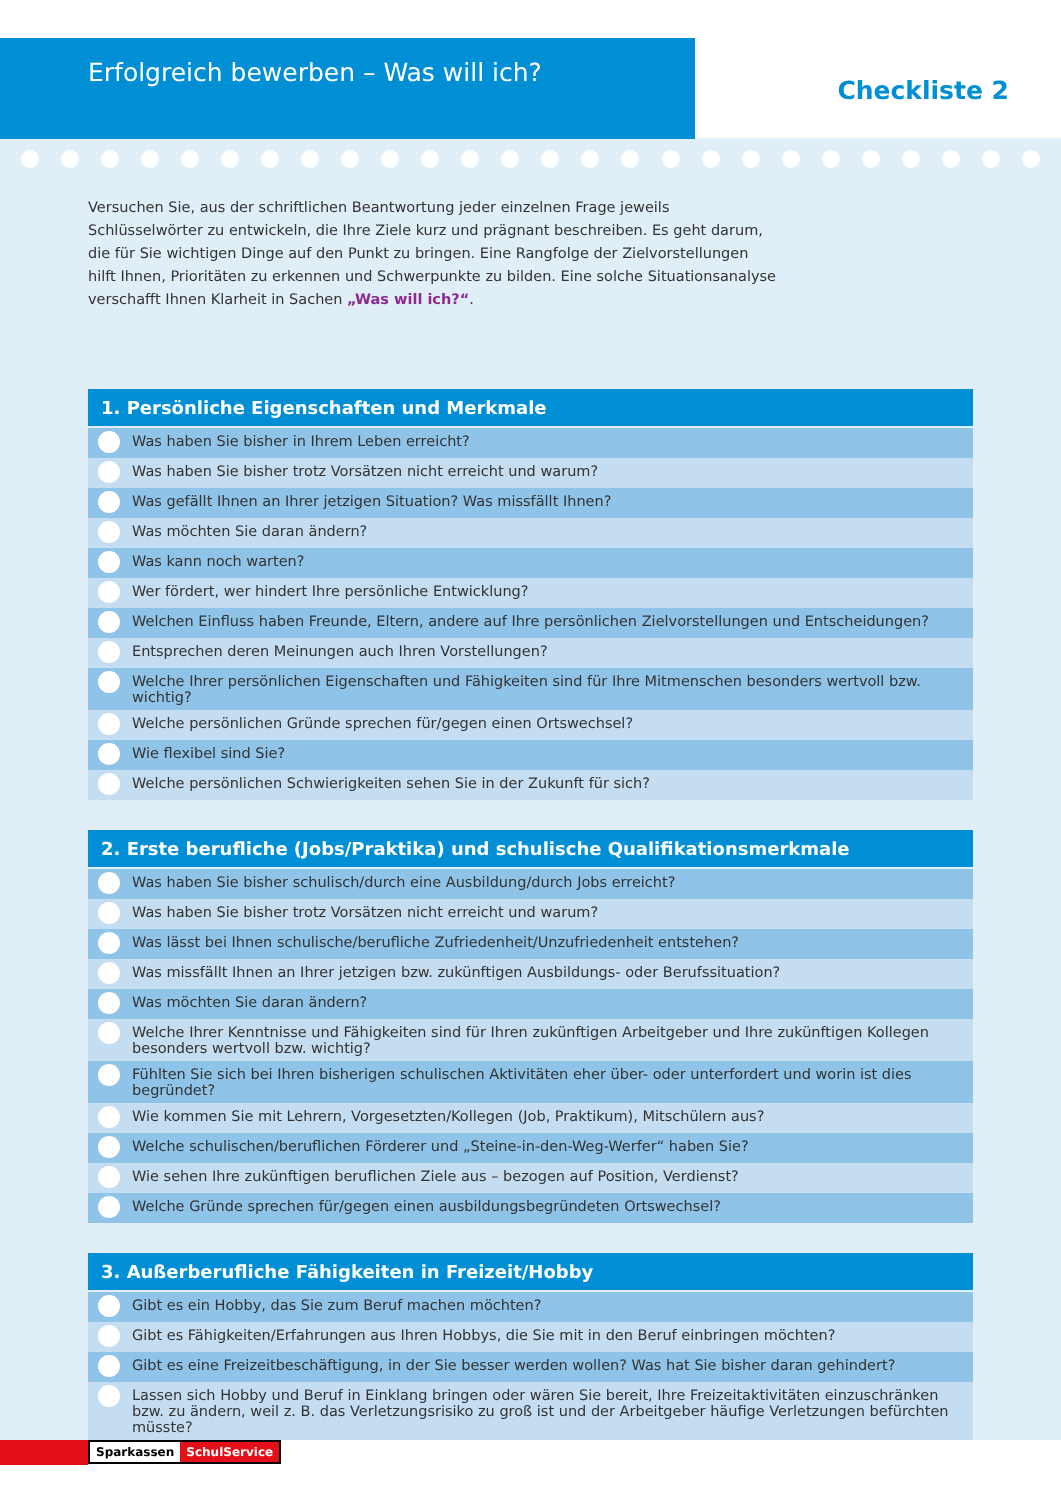Erfolgreich bewerben – Was will ich?
Checkliste 2
Versuchen Sie, aus der schriftlichen Beantwortung jeder einzelnen Frage jeweils Schlüsselwörter zu entwickeln, die Ihre Ziele kurz und prägnant beschreiben. Es geht darum, die für Sie wichtigen Dinge auf den Punkt zu bringen. Eine Rangfolge der Zielvorstellungen hilft Ihnen, Prioritäten zu erkennen und Schwerpunkte zu bilden. Eine solche Situationsanalyse verschafft Ihnen Klarheit in Sachen „Was will ich?“.
1. Persönliche Eigenschaften und Merkmale
Was haben Sie bisher in Ihrem Leben erreicht?
Was haben Sie bisher trotz Vorsätzen nicht erreicht und warum?
Was gefällt Ihnen an Ihrer jetzigen Situation? Was missfällt Ihnen?
Was möchten Sie daran ändern?
Was kann noch warten?
Wer fördert, wer hindert Ihre persönliche Entwicklung?
Welchen Einfluss haben Freunde, Eltern, andere auf Ihre persönlichen Zielvorstellungen und Entscheidungen?
Entsprechen deren Meinungen auch Ihren Vorstellungen?
Welche Ihrer persönlichen Eigenschaften und Fähigkeiten sind für Ihre Mitmenschen besonders wertvoll bzw. wichtig?
Welche persönlichen Gründe sprechen für/gegen einen Ortswechsel?
Wie flexibel sind Sie?
Welche persönlichen Schwierigkeiten sehen Sie in der Zukunft für sich?
2. Erste berufliche (Jobs/Praktika) und schulische Qualifikationsmerkmale
Was haben Sie bisher schulisch/durch eine Ausbildung/durch Jobs erreicht?
Was haben Sie bisher trotz Vorsätzen nicht erreicht und warum?
Was lässt bei Ihnen schulische/berufliche Zufriedenheit/Unzufriedenheit entstehen?
Was missfällt Ihnen an Ihrer jetzigen bzw. zukünftigen Ausbildungs- oder Berufssituation?
Was möchten Sie daran ändern?
Welche Ihrer Kenntnisse und Fähigkeiten sind für Ihren zukünftigen Arbeitgeber und Ihre zukünftigen Kollegen besonders wertvoll bzw. wichtig?
Fühlten Sie sich bei Ihren bisherigen schulischen Aktivitäten eher über- oder unterfordert und worin ist dies begründet?
Wie kommen Sie mit Lehrern, Vorgesetzten/Kollegen (Job, Praktikum), Mitschülern aus?
Welche schulischen/beruflichen Förderer und „Steine-in-den-Weg-Werfer“ haben Sie?
Wie sehen Ihre zukünftigen beruflichen Ziele aus – bezogen auf Position, Verdienst?
Welche Gründe sprechen für/gegen einen ausbildungsbegründeten Ortswechsel?
3. Außerberufliche Fähigkeiten in Freizeit/Hobby
Gibt es ein Hobby, das Sie zum Beruf machen möchten?
Gibt es Fähigkeiten/Erfahrungen aus Ihren Hobbys, die Sie mit in den Beruf einbringen möchten?
Gibt es eine Freizeitbeschäftigung, in der Sie besser werden wollen? Was hat Sie bisher daran gehindert?
Lassen sich Hobby und Beruf in Einklang bringen oder wären Sie bereit, Ihre Freizeitaktivitäten einzuschränken bzw. zu ändern, weil z. B. das Verletzungsrisiko zu groß ist und der Arbeitgeber häufige Verletzungen befürchten müsste?
Sparkassen SchulService